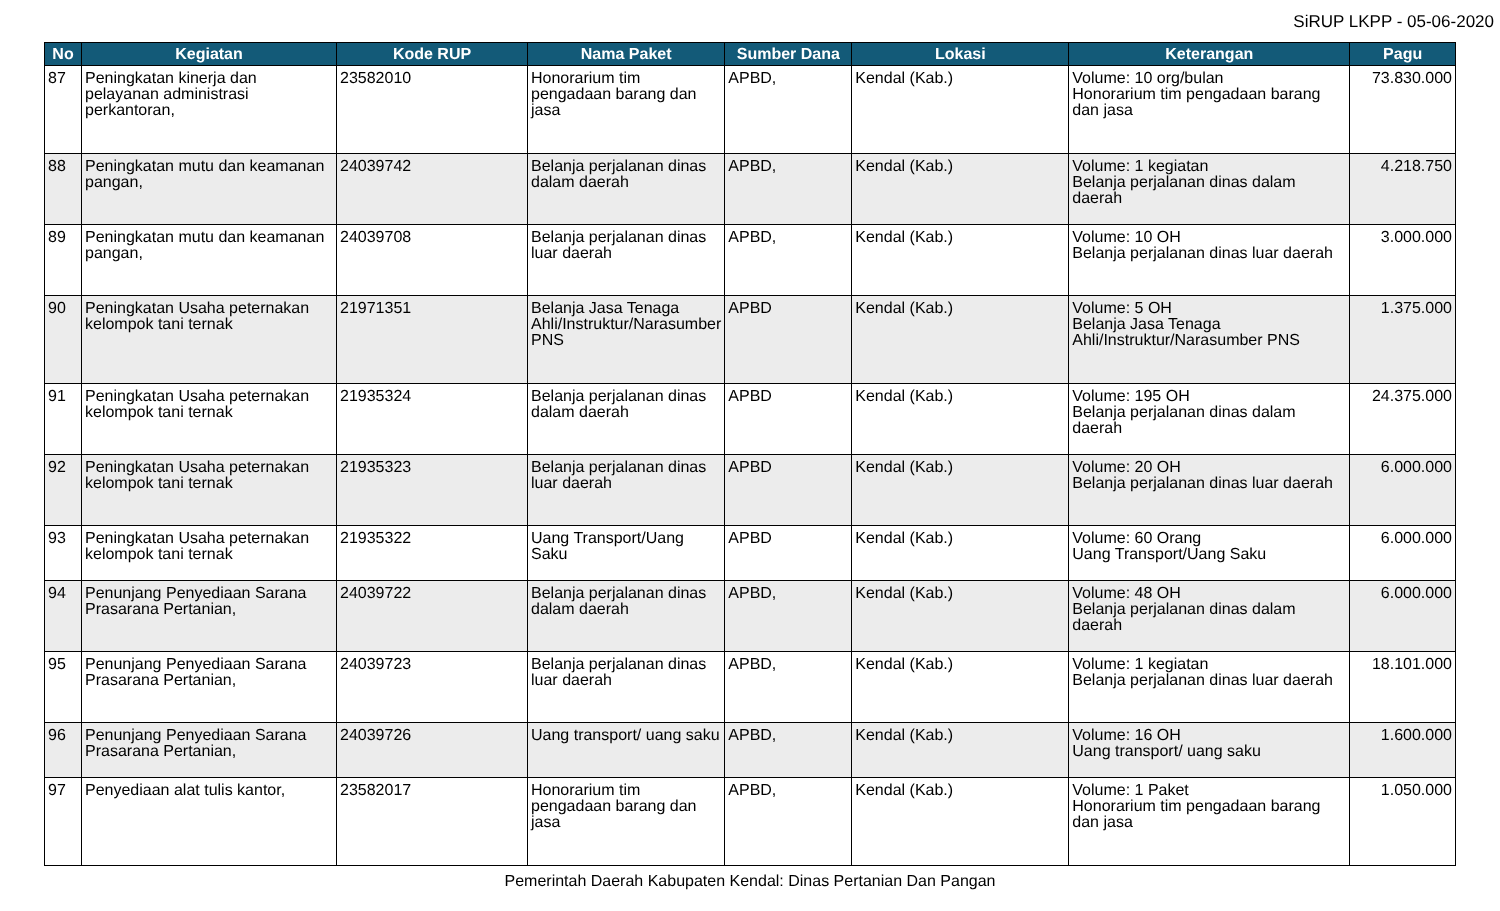SiRUP LKPP - 05-06-2020
| No | Kegiatan | Kode RUP | Nama Paket | Sumber Dana | Lokasi | Keterangan | Pagu |
| --- | --- | --- | --- | --- | --- | --- | --- |
| 87 | Peningkatan kinerja dan pelayanan administrasi perkantoran, | 23582010 | Honorarium tim pengadaan barang dan jasa | APBD, | Kendal (Kab.) | Volume: 10 org/bulan Honorarium tim pengadaan barang dan jasa | 73.830.000 |
| 88 | Peningkatan mutu dan keamanan pangan, | 24039742 | Belanja perjalanan dinas dalam daerah | APBD, | Kendal (Kab.) | Volume: 1 kegiatan Belanja perjalanan dinas dalam daerah | 4.218.750 |
| 89 | Peningkatan mutu dan keamanan pangan, | 24039708 | Belanja perjalanan dinas luar daerah | APBD, | Kendal (Kab.) | Volume: 10 OH Belanja perjalanan dinas luar daerah | 3.000.000 |
| 90 | Peningkatan Usaha peternakan kelompok tani ternak | 21971351 | Belanja Jasa Tenaga Ahli/Instruktur/Narasumber PNS | APBD | Kendal (Kab.) | Volume: 5 OH Belanja Jasa Tenaga Ahli/Instruktur/Narasumber PNS | 1.375.000 |
| 91 | Peningkatan Usaha peternakan kelompok tani ternak | 21935324 | Belanja perjalanan dinas dalam daerah | APBD | Kendal (Kab.) | Volume: 195 OH Belanja perjalanan dinas dalam daerah | 24.375.000 |
| 92 | Peningkatan Usaha peternakan kelompok tani ternak | 21935323 | Belanja perjalanan dinas luar daerah | APBD | Kendal (Kab.) | Volume: 20 OH Belanja perjalanan dinas luar daerah | 6.000.000 |
| 93 | Peningkatan Usaha peternakan kelompok tani ternak | 21935322 | Uang Transport/Uang Saku | APBD | Kendal (Kab.) | Volume: 60 Orang Uang Transport/Uang Saku | 6.000.000 |
| 94 | Penunjang Penyediaan Sarana Prasarana Pertanian, | 24039722 | Belanja perjalanan dinas dalam daerah | APBD, | Kendal (Kab.) | Volume: 48 OH Belanja perjalanan dinas dalam daerah | 6.000.000 |
| 95 | Penunjang Penyediaan Sarana Prasarana Pertanian, | 24039723 | Belanja perjalanan dinas luar daerah | APBD, | Kendal (Kab.) | Volume: 1 kegiatan Belanja perjalanan dinas luar daerah | 18.101.000 |
| 96 | Penunjang Penyediaan Sarana Prasarana Pertanian, | 24039726 | Uang transport/ uang saku | APBD, | Kendal (Kab.) | Volume: 16 OH Uang transport/ uang saku | 1.600.000 |
| 97 | Penyediaan alat tulis kantor, | 23582017 | Honorarium tim pengadaan barang dan jasa | APBD, | Kendal (Kab.) | Volume: 1 Paket Honorarium tim pengadaan barang dan jasa | 1.050.000 |
Pemerintah Daerah Kabupaten Kendal: Dinas Pertanian Dan Pangan